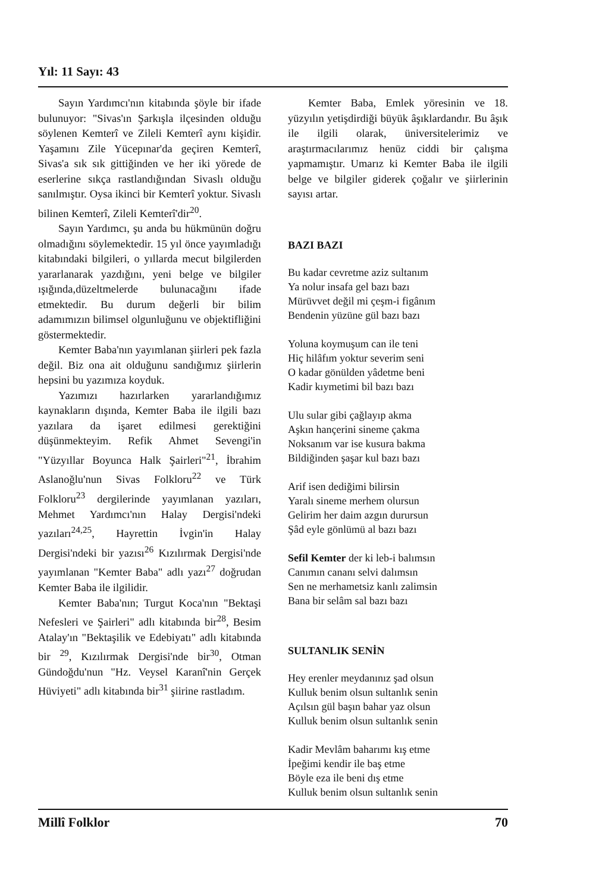Yıl: 11 Sayı: 43
Sayın Yardımcı'nın kitabında şöyle bir ifade bulunuyor: "Sivas'ın Şarkışla ilçesinden olduğu söylenen Kemterî ve Zileli Kemterî aynı kişidir. Yaşamını Zile Yücepınar'da geçiren Kemterî, Sivas'a sık sık gittiğinden ve her iki yörede de eserlerine sıkça rastlandığından Sivaslı olduğu sanılmıştır. Oysa ikinci bir Kemterî yoktur. Sivaslı bilinen Kemterî, Zileli Kemterî'dir<sup>20</sup>.
Sayın Yardımcı, şu anda bu hükmünün doğru olmadığını söylemektedir. 15 yıl önce yayımladığı kitabındaki bilgileri, o yıllarda mecut bilgilerden yararlanarak yazdığını, yeni belge ve bilgiler ışığında,düzeltmelerde bulunacağını ifade etmektedir. Bu durum değerli bir bilim adamımızın bilimsel olgunluğunu ve objektifliğini göstermektedir.
Kemter Baba'nın yayımlanan şiirleri pek fazla değil. Biz ona ait olduğunu sandığımız şiirlerin hepsini bu yazımıza koyduk.
Yazımızı hazırlarken yararlandığımız kaynakların dışında, Kemter Baba ile ilgili bazı yazılara da işaret edilmesi gerektiğini düşünmekteyim. Refik Ahmet Sevengi'in "Yüzyıllar Boyunca Halk Şairleri"<sup>21</sup>, İbrahim Aslanoğlu'nun Sivas Folkloru<sup>22</sup> ve Türk Folkloru<sup>23</sup> dergilerinde yayımlanan yazıları, Mehmet Yardımcı'nın Halay Dergisi'ndeki yazıları<sup>24,25</sup>, Hayrettin İvgin'in Halay Dergisi'ndeki bir yazısı<sup>26</sup> Kızılırmak Dergisi'nde yayımlanan "Kemter Baba" adlı yazı<sup>27</sup> doğrudan Kemter Baba ile ilgilidir.
Kemter Baba'nın; Turgut Koca'nın "Bektaşi Nefesleri ve Şairleri" adlı kitabında bir<sup>28</sup>, Besim Atalay'ın "Bektaşilik ve Edebiyatı" adlı kitabında bir <sup>29</sup>, Kızılırmak Dergisi'nde bir<sup>30</sup>, Otman Gündoğdu'nun "Hz. Veysel Karanî'nin Gerçek Hüviyeti" adlı kitabında bir<sup>31</sup> şiirine rastladım.
Kemter Baba, Emlek yöresinin ve 18. yüzyılın yetişdirdiği büyük âşıklardandır. Bu âşık ile ilgili olarak, üniversitelerimiz ve araştırmacılarımız henüz ciddi bir çalışma yapmamıştır. Umarız ki Kemter Baba ile ilgili belge ve bilgiler giderek çoğalır ve şiirlerinin sayısı artar.
BAZI BAZI
Bu kadar cevretme aziz sultanım
Ya nolur insafa gel bazı bazı
Mürüvvet değil mi çeşm-i figânım
Bendenin yüzüne gül bazı bazı
Yoluna koymuşum can ile teni
Hiç hilâfım yoktur severim seni
O kadar gönülden yâdetme beni
Kadir kıymetimi bil bazı bazı
Ulu sular gibi çağlayıp akma
Aşkın hançerini sineme çakma
Noksanım var ise kusura bakma
Bildiğinden şaşar kul bazı bazı
Arif isen dediğimi bilirsin
Yaralı sineme merhem olursun
Gelirim her daim azgın durursun
Şâd eyle gönlümü al bazı bazı
Sefil Kemter der ki leb-i balımsın
Canımın cananı selvi dalımsın
Sen ne merhametsiz kanlı zalimsin
Bana bir selâm sal bazı bazı
SULTANLIK SENİN
Hey erenler meydanınız şad olsun
Kulluk benim olsun sultanlık senin
Açılsın gül başın bahar yaz olsun
Kulluk benim olsun sultanlık senin
Kadir Mevlâm baharımı kış etme
İpeğimi kendir ile baş etme
Böyle eza ile beni dış etme
Kulluk benim olsun sultanlık senin
Millî Folklor 70